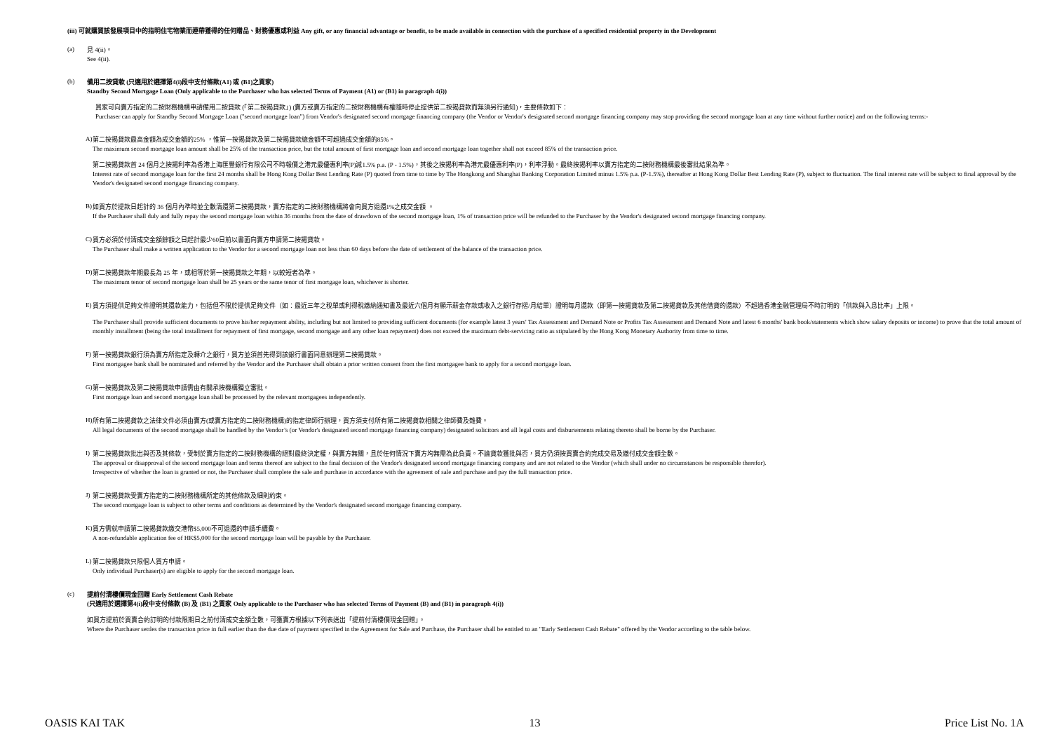(iii) 可就購買該發展項目中的指明住宅物業而連帶獲得的任何贈品、財務優惠或利益 Any gift, or any financial advantage or benefit, to be made available in connection with the purchase of a specified residential property in the Development
(a)
見 4(ii)。
See 4(ii).
(b)
備用二按貸款 (只適用於選擇第4(i)段中支付條款(A1) 或 (B1)之買家)
Standby Second Mortgage Loan (Only applicable to the Purchaser who has selected Terms of Payment (A1) or (B1) in paragraph 4(i))
買家可向賣方指定的二按財務機構申請備用二按貸款 (「第二按揭貸款」) (賣方或賣方指定的二按財務機構有權隨時停止提供第二按揭貸款而無須另行通知)，主要條款如下：
Purchaser can apply for Standby Second Mortgage Loan ("second mortgage loan") from Vendor's designated second mortgage financing company (the Vendor or Vendor's designated second mortgage financing company may stop providing the second mortgage loan at any time without further notice) and on the following terms:-
A)
第二按揭貸款最高金額為成交金額的25% ，惟第一按揭貸款及第二按揭貸款總金額不可超過成交金額的85%。
The maximum second mortgage loan amount shall be 25% of the transaction price, but the total amount of first mortgage loan and second mortgage loan together shall not exceed 85% of the transaction price.
第二按揭貸款首 24 個月之按揭利率為香港上海匯豐銀行有限公司不時報價之港元最優惠利率(P)減1.5% p.a. (P - 1.5%)，其後之按揭利率為港元最優惠利率(P)，利率浮動。最終按揭利率以賣方指定的二按財務機構最後審批結果為準。
Interest rate of second mortgage loan for the first 24 months shall be Hong Kong Dollar Best Lending Rate (P) quoted from time to time by The Hongkong and Shanghai Banking Corporation Limited minus 1.5% p.a. (P-1.5%), thereafter at Hong Kong Dollar Best Lending Rate (P), subject to fluctuation. The final interest rate will be subject to final approval by the Vendor's designated second mortgage financing company.
B)
如買方於提款日起計的 36 個月內準時並全數清還第二按揭貸款，賣方指定的二按財務機構將會向買方退還1%之成交金額 。
If the Purchaser shall duly and fully repay the second mortgage loan within 36 months from the date of drawdown of the second mortgage loan, 1% of transaction price will be refunded to the Purchaser by the Vendor's designated second mortgage financing company.
C)
買方必須於付清成交金額餘額之日起計最少60日前以書面向賣方申請第二按揭貸款。
The Purchaser shall make a written application to the Vendor for a second mortgage loan not less than 60 days before the date of settlement of the balance of the transaction price.
D)
第二按揭貸款年期最長為 25 年，或相等於第一按揭貸款之年期，以較短者為準。
The maximum tenor of second mortgage loan shall be 25 years or the same tenor of first mortgage loan, whichever is shorter.
E)
買方須提供足夠文件證明其還款能力，包括但不限於提供足夠文件（如：最近三年之稅單或利得稅繳納通知書及最近六個月有顯示薪金存款或收入之銀行存摺/月結單）證明每月還款（即第一按揭貸款及第二按揭貸款及其他借貸的還款）不超過香港金融管理局不時訂明的「供款與入息比率」上限。
The Purchaser shall provide sufficient documents to prove his/her repayment ability, including but not limited to providing sufficient documents (for example latest 3 years' Tax Assessment and Demand Note or Profits Tax Assessment and Demand Note and latest 6 months' bank book/statements which show salary deposits or income) to prove that the total amount of monthly installment (being the total installment for repayment of first mortgage, second mortgage and any other loan repayment) does not exceed the maximum debt-servicing ratio as stipulated by the Hong Kong Monetary Authority from time to time.
F)
第一按揭貸款銀行須為賣方所指定及轉介之銀行，買方並須首先得到該銀行書面同意辦理第二按揭貸款。
First mortgagee bank shall be nominated and referred by the Vendor and the Purchaser shall obtain a prior written consent from the first mortgagee bank to apply for a second mortgage loan.
G)
第一按揭貸款及第二按揭貸款申請需由有關承按機構獨立審批。
First mortgage loan and second mortgage loan shall be processed by the relevant mortgagees independently.
H)
所有第二按揭貸款之法律文件必須由賣方(或賣方指定的二按財務機構)的指定律師行辦理，買方須支付所有第二按揭貸款相關之律師費及雜費。
All legal documents of the second mortgage shall be handled by the Vendor’s (or Vendor's designated second mortgage financing company) designated solicitors and all legal costs and disbursements relating thereto shall be borne by the Purchaser.
I)
第二按揭貸款批出與否及其條款，受制於賣方指定的二按財務機構的絕對最終決定權，與賣方無關，且於任何情況下賣方均無需為此負責。不論貸款獲批與否，買方仍須按買賣合約完成交易及繳付成交金額全數。
The approval or disapproval of the second mortgage loan and terms thereof are subject to the final decision of the Vendor's designated second mortgage financing company and are not related to the Vendor (which shall under no circumstances be responsible therefor).
Irrespective of whether the loan is granted or not, the Purchaser shall complete the sale and purchase in accordance with the agreement of sale and purchase and pay the full transaction price.
J)
第二按揭貸款受賣方指定的二按財務機構所定的其他條款及細則約束。
The second mortgage loan is subject to other terms and conditions as determined by the Vendor's designated second mortgage financing company.
K)
買方需就申請第二按揭貸款繳交港幣$5,000不可退還的申請手續費。
A non-refundable application fee of HK$5,000 for the second mortgage loan will be payable by the Purchaser.
L)
第二按揭貸款只限個人買方申請。
Only individual Purchaser(s) are eligible to apply for the second mortgage loan.
(c)
提前付清樓價現金回贈 Early Settlement Cash Rebate
(只適用於選擇第4(i)段中支付條款 (B) 及 (B1) 之買家 Only applicable to the Purchaser who has selected Terms of Payment (B) and (B1) in paragraph 4(i))
如買方提前於買賣合約訂明的付款限期日之前付清成交金額全數，可獲賣方根據以下列表送出「提前付清樓價現金回贈」。
Where the Purchaser settles the transaction price in full earlier than the due date of payment specified in the Agreement for Sale and Purchase, the Purchaser shall be entitled to an "Early Settlement Cash Rebate" offered by the Vendor according to the table below.
OASIS KAI TAK 13 Price List No. 1A